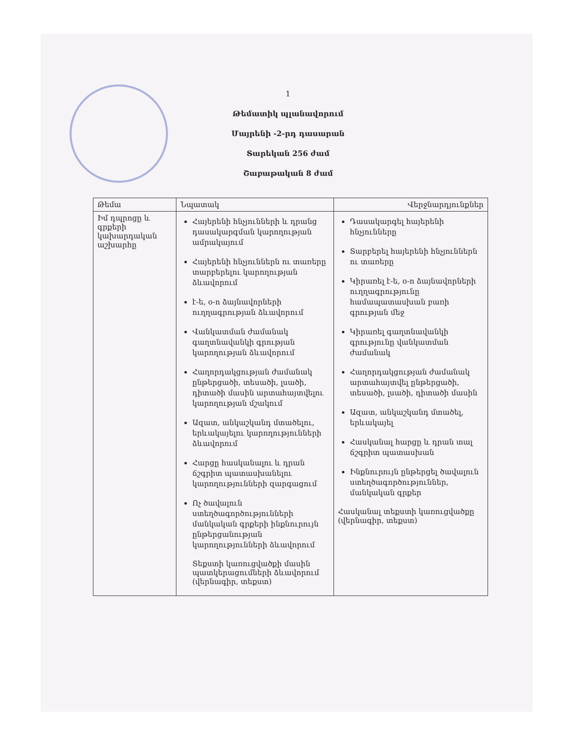1
Թեմատիկ պլանավորում
Մայրենի -2-րդ դասարան
Տարեկան 256 ժամ
Շաբաթական 8 ժամ
| Թեմա | Նպատակ | Վերջնարդյունքներ |
| --- | --- | --- |
| Իմ դպրոցը և գրքերի կախարդական աշխարհը | Հայերենի հնչյունների և դրանց դասակարգման կարողության ամրակայում Հայերենի հնչյուններն ու տառերը տարբերելու կարողության ձևավորում է-ե, օ-ո ձայնավորների ուղղագրության ձևավորում Վանկատման ժամանակ գաղտնավանկի գրության կարողության ձևավորում Հաղորդակցության ժամանակ ընթերցածի, տեսածի, լսածի, դիտածի մասին արտահայտվելու կարողության մշակում Ազատ, անկաշկանդ մտածելու, երևակայելու կարողությունների ձևավորում Հարցը հասկանալու և դրան ճշգրիտ պատասխանելու կարողությունների զարգացում Ոչ ծավալուն ստեղծագործությունների մանկական գրքերի ինքնուրույն ընթերցանության կարողությունների ձևավորում Տեքստի կառուցվածքի մասին պատկերացումների ձևավորում (վերնագիր, տեքստ) | Դասակարգել հայերենի հնչյունները Տարբերել հայերենի հնչյուններն ու տառերը Կիրառել է-ե, օ-ո ձայնավորների ուղղագրությունը համապատասխան բառի գրության մեջ Կիրառել գաղտնավանկի գրությունը վանկատման ժամանակ Հաղորդակցության ժամանակ արտահայտվել ընթերցածի, տեսածի, լսածի, դիտածի մասին Ազատ, անկաշկանդ մտածել, երևակայել Հասկանալ հարցը և դրան տալ ճշգրիտ պատասխան Ինքնուրույն ընթերցել ծավալուն ստեղծագործություններ, մանկական գրքեր Հասկանալ տեքստի կառուցվածքը (վերնագիր, տեքստ) |